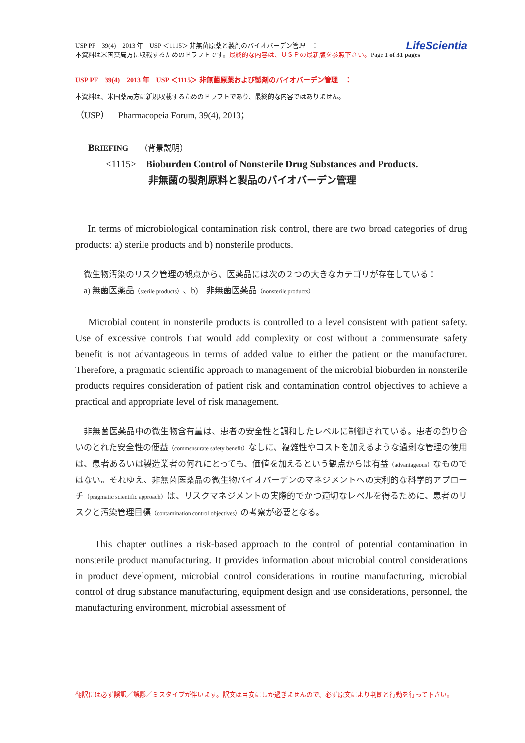LifeScientia
USP PF　39(4)　2013 年　USP ＜1115＞ 非無菌原薬と製剤のバイオバーデン管理　：
本資料は米国薬局方に収載するためのドラフトです。最終的な内容は、ＵＳＰの最新版を参照下さい。Page 1 of 31 pages
USP PF　39(4)　2013 年　USP ＜1115＞ 非無菌原薬および製剤のバイオバーデン管理　：
本資料は、米国薬局方に新規収載するためのドラフトであり、最終的な内容ではありません。
（USP）　Pharmacopeia Forum, 39(4), 2013；
BRIEFING　 （背景説明）
<1115>　Bioburden Control of Nonsterile Drug Substances and Products.
非無菌の製剤原料と製品のバイオバーデン管理
In terms of microbiological contamination risk control, there are two broad categories of drug products: a) sterile products and b) nonsterile products.
　微生物汚染のリスク管理の観点から、医薬品には次の２つの大きなカテゴリが存在している：
　a) 無菌医薬品（sterile products）、b)　非無菌医薬品（nonsterile products）
Microbial content in nonsterile products is controlled to a level consistent with patient safety. Use of excessive controls that would add complexity or cost without a commensurate safety benefit is not advantageous in terms of added value to either the patient or the manufacturer. Therefore, a pragmatic scientific approach to management of the microbial bioburden in nonsterile products requires consideration of patient risk and contamination control objectives to achieve a practical and appropriate level of risk management.
　非無菌医薬品中の微生物含有量は、患者の安全性と調和したレベルに制御されている。患者の釣り合いのとれた安全性の便益（commensurate safety benefit）なしに、複雑性やコストを加えるような過剰な管理の使用は、患者あるいは製造業者の何れにとっても、価値を加えるという観点からは有益（advantageous）なものではない。それゆえ、非無菌医薬品の微生物バイオバーデンのマネジメントへの実利的な科学的アプローチ（pragmatic scientific approach）は、リスクマネジメントの実際的でかつ適切なレベルを得るために、患者のリスクと汚染管理目標（contamination control objectives）の考察が必要となる。
This chapter outlines a risk-based approach to the control of potential contamination in nonsterile product manufacturing. It provides information about microbial control considerations in product development, microbial control considerations in routine manufacturing, microbial control of drug substance manufacturing, equipment design and use considerations, personnel, the manufacturing environment, microbial assessment of
翻訳には必ず誤訳／誤謬／ミスタイプが伴います。訳文は目安にしか過ぎませんので、必ず原文により判断と行動を行って下さい。